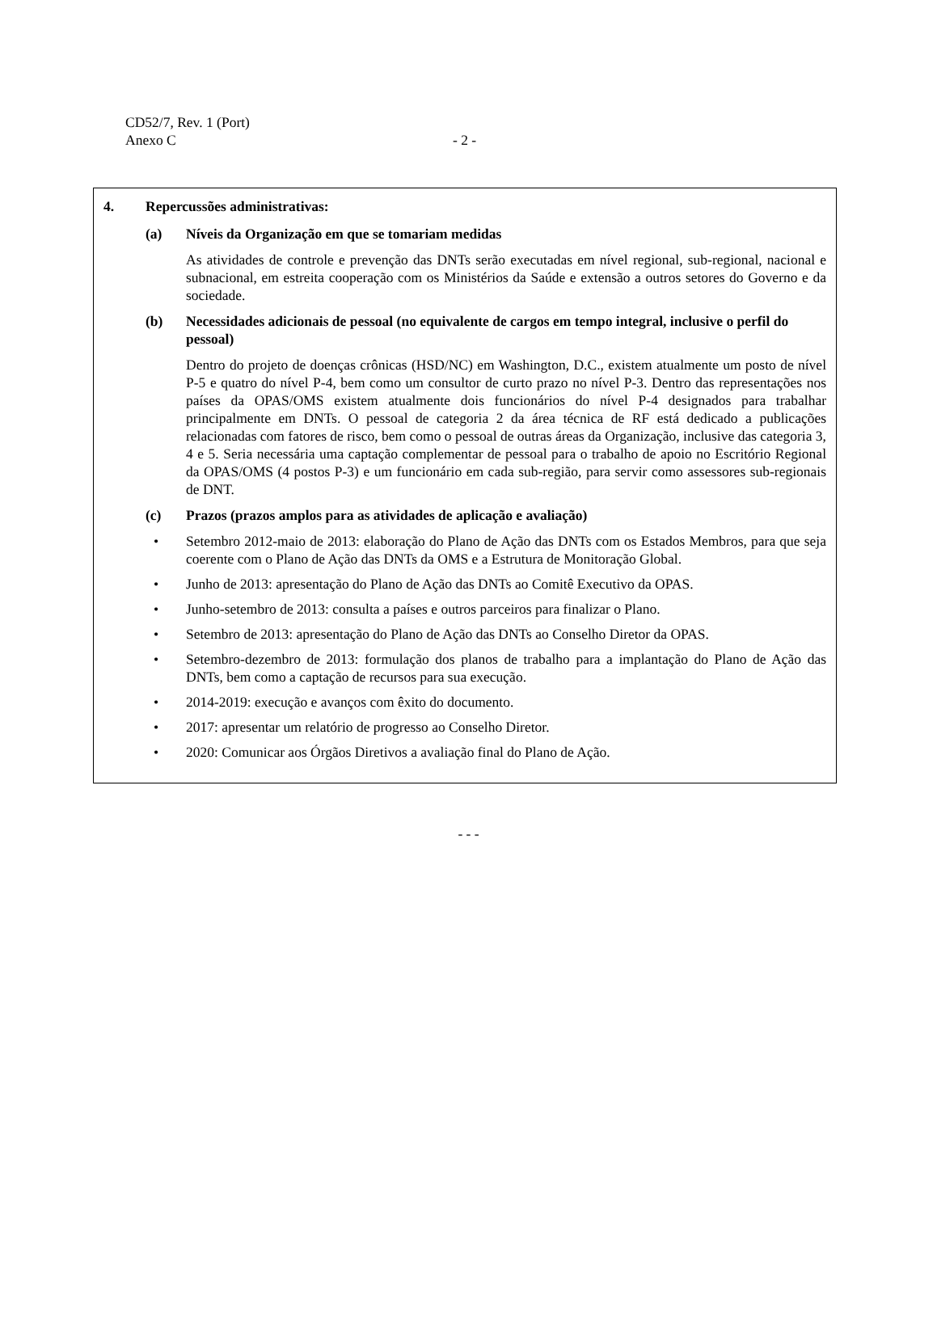CD52/7, Rev. 1 (Port)
Anexo C
- 2 -
4. Repercussões administrativas:
(a) Níveis da Organização em que se tomariam medidas
As atividades de controle e prevenção das DNTs serão executadas em nível regional, sub-regional, nacional e subnacional, em estreita cooperação com os Ministérios da Saúde e extensão a outros setores do Governo e da sociedade.
(b) Necessidades adicionais de pessoal (no equivalente de cargos em tempo integral, inclusive o perfil do pessoal)
Dentro do projeto de doenças crônicas (HSD/NC) em Washington, D.C., existem atualmente um posto de nível P-5 e quatro do nível P-4, bem como um consultor de curto prazo no nível P-3. Dentro das representações nos países da OPAS/OMS existem atualmente dois funcionários do nível P-4 designados para trabalhar principalmente em DNTs. O pessoal de categoria 2 da área técnica de RF está dedicado a publicações relacionadas com fatores de risco, bem como o pessoal de outras áreas da Organização, inclusive das categoria 3, 4 e 5. Seria necessária uma captação complementar de pessoal para o trabalho de apoio no Escritório Regional da OPAS/OMS (4 postos P-3) e um funcionário em cada sub-região, para servir como assessores sub-regionais de DNT.
(c) Prazos (prazos amplos para as atividades de aplicação e avaliação)
• Setembro 2012-maio de 2013: elaboração do Plano de Ação das DNTs com os Estados Membros, para que seja coerente com o Plano de Ação das DNTs da OMS e a Estrutura de Monitoração Global.
• Junho de 2013: apresentação do Plano de Ação das DNTs ao Comitê Executivo da OPAS.
• Junho-setembro de 2013: consulta a países e outros parceiros para finalizar o Plano.
• Setembro de 2013: apresentação do Plano de Ação das DNTs ao Conselho Diretor da OPAS.
• Setembro-dezembro de 2013: formulação dos planos de trabalho para a implantação do Plano de Ação das DNTs, bem como a captação de recursos para sua execução.
• 2014-2019: execução e avanços com êxito do documento.
• 2017: apresentar um relatório de progresso ao Conselho Diretor.
• 2020: Comunicar aos Órgãos Diretivos a avaliação final do Plano de Ação.
- - -